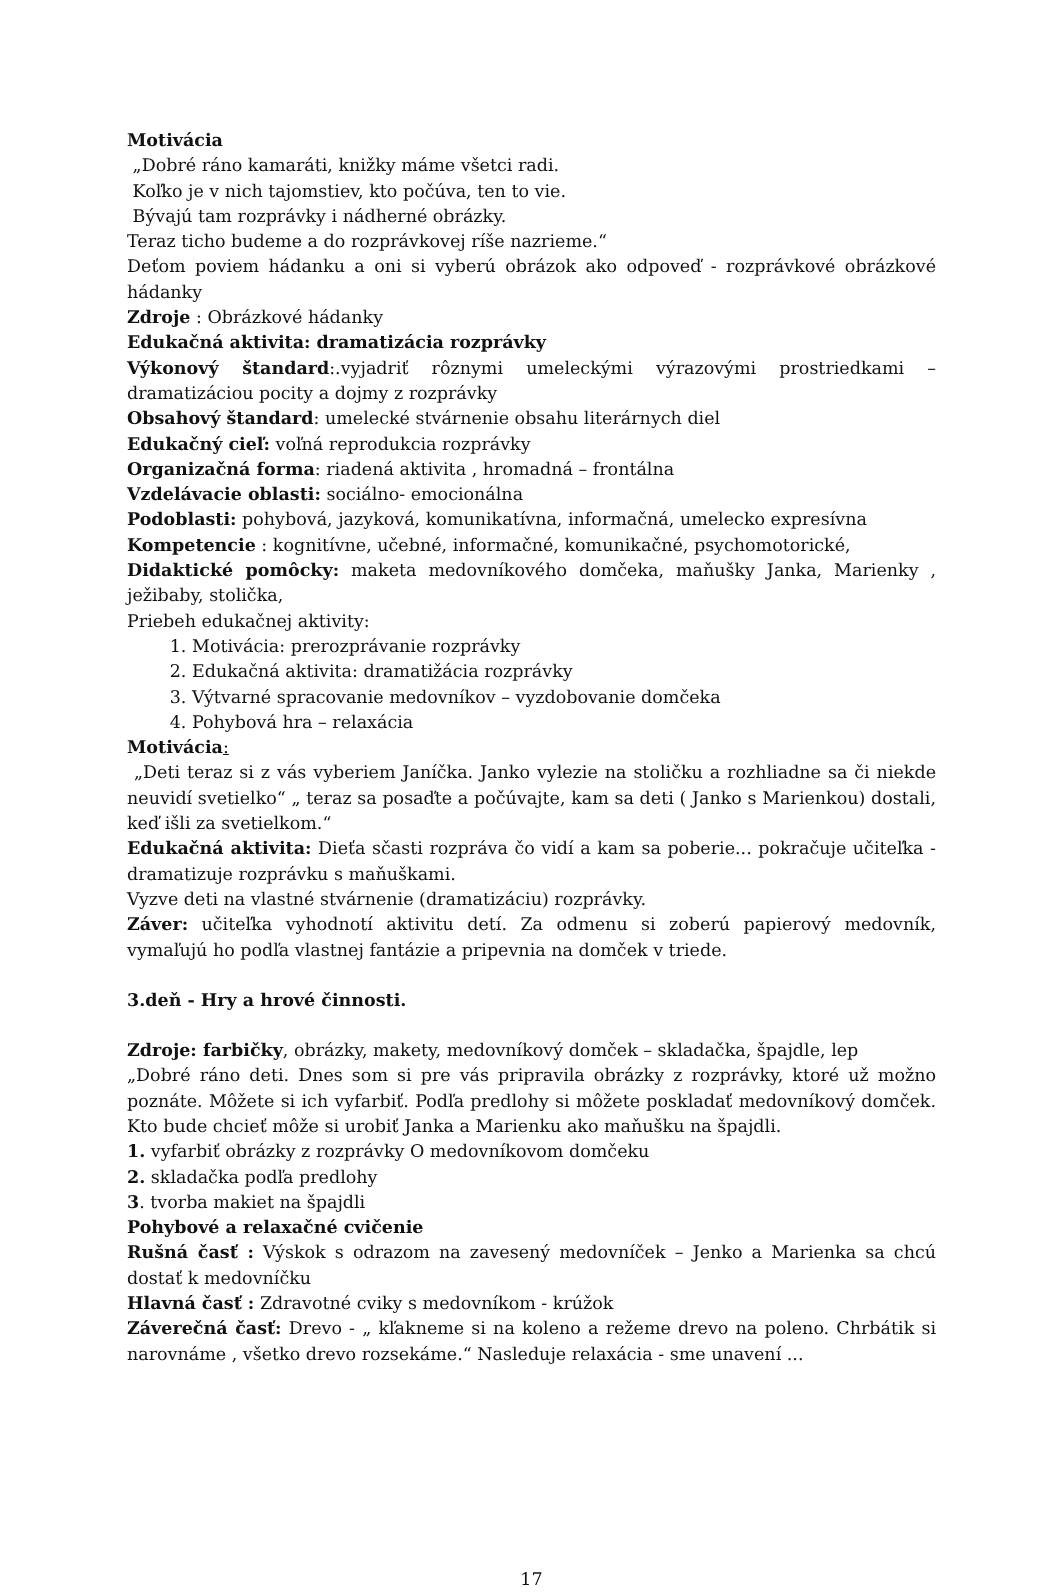Motivácia
„Dobré ráno kamaráti, knižky máme všetci radi.
Koľko je v nich tajomstiev, kto počúva, ten to vie.
Bývajú tam rozprávky i nádherné obrázky.
Teraz ticho budeme a do rozprávkovej ríše nazrieme.“
Deťom poviem hádanku a oni si vyberú obrázok ako odpoveď - rozprávkové obrázkové hádanky
Zdroje : Obrázkové hádanky
Edukačná aktivita: dramatizácia rozprávky
Výkonový štandard:.vyjadriť rôznymi umeleckými výrazovými prostriedkami – dramatizáciou pocity a dojmy z rozprávky
Obsahový štandard: umelecké stvárnenie obsahu literárnych diel
Edukačný cieľ: voľná reprodukcia rozprávky
Organizačná forma: riadená aktivita , hromadná – frontálna
Vzdelávacie oblasti: sociálno- emocionálna
Podoblasti: pohybová, jazyková, komunikatívna, informačná, umelecko expresívna
Kompetencie : kognitívne, učebné, informačné, komunikačné, psychomotorické,
Didaktické pomôcky: maketa medovníkového domčeka, maňušky Janka, Marienky , ježibaby, stolička,
Priebeh edukačnej aktivity:
1. Motivácia: prerozprávanie rozprávky
2. Edukačná aktivita: dramatižácia rozprávky
3. Výtvarné spracovanie medovníkov – vyzdobovanie domčeka
4. Pohybová hra – relaxácia
Motivácia:
„Deti teraz si z vás vyberiem Janíčka. Janko vylezie na stoličku a rozhliadne sa či niekde neuvidí svetielko“ „ teraz sa posaďte a počúvajte, kam sa deti ( Janko s Marienkou) dostali, keď išli za svetielkom.“
Edukačná aktivita: Dieťa sčasti rozpráva čo vidí a kam sa poberie... pokračuje učiteľka - dramatizuje rozprávku s maňuškami.
Vyzve deti na vlastné stvárnenie (dramatizáciu) rozprávky.
Záver: učiteľka vyhodnotí aktivitu detí. Za odmenu si zoberú papierový medovník, vymaľujú ho podľa vlastnej fantázie a pripevnia na domček v triede.
3.deň - Hry a hrové činnosti.
Zdroje: farbičky, obrázky, makety, medovníkový domček – skladačka, špajdle, lep
„Dobré ráno deti. Dnes som si pre vás pripravila obrázky z rozprávky, ktoré už možno poznáte. Môžete si ich vyfarbiť. Podľa predlohy si môžete poskladať medovníkový domček. Kto bude chcieť môže si urobiť Janka a Marienku ako maňušku na špajdli.
1. vyfarbiť obrázky z rozprávky O medovníkovom domčeku
2. skladačka podľa predlohy
3. tvorba makiet na špajdli
Pohybové a relaxačné cvičenie
Rušná časť : Výskok s odrazom na zavesený medovníček – Jenko a Marienka sa chcú dostať k medovníčku
Hlavná časť : Zdravotné cviky s medovníkom - krúžok
Záverečná časť: Drevo - „ kľakneme si na koleno a režeme drevo na poleno. Chrbátik si narovnáme , všetko drevo rozsekáme.“ Nasleduje relaxácia - sme unavení ...
17